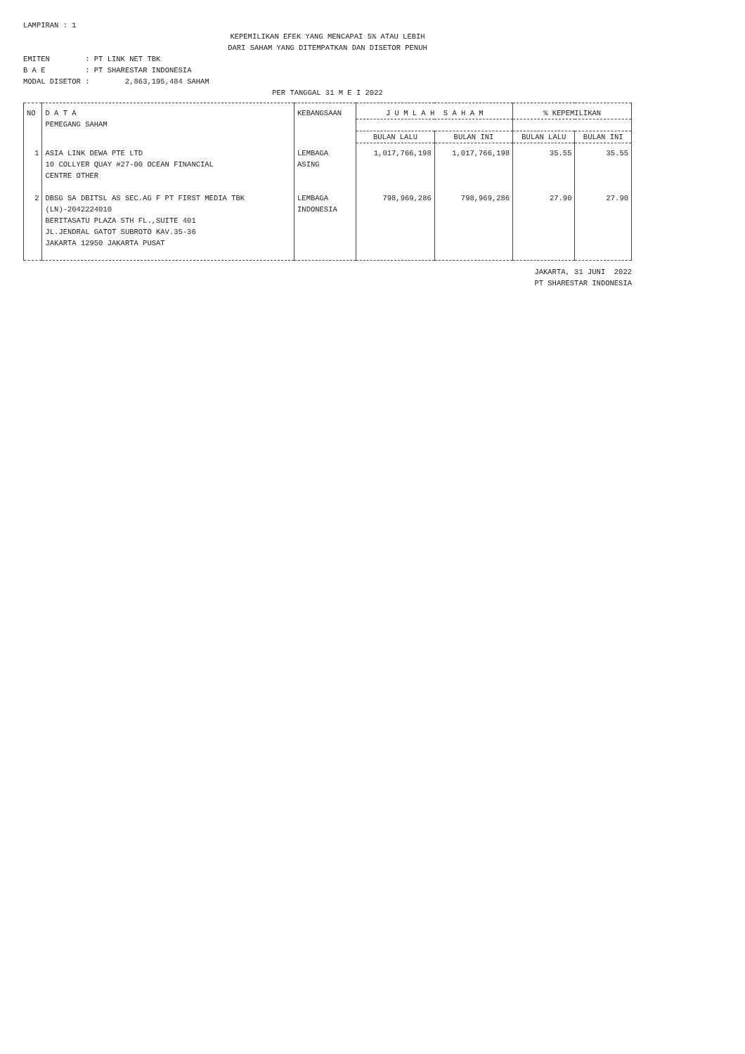LAMPIRAN : 1
KEPEMILIKAN EFEK YANG MENCAPAI 5% ATAU LEBIH
DARI SAHAM YANG DITEMPATKAN DAN DISETOR PENUH
EMITEN : PT LINK NET TBK
B A E : PT SHARESTAR INDONESIA
MODAL DISETOR : 2,863,195,484 SAHAM
PER TANGGAL 31 M E I 2022
| NO | D A T A PEMEGANG SAHAM | KEBANGSAAN | J U M L A H S A H A M | | % KEPEMILIKAN | |
| --- | --- | --- | --- | --- | --- | --- |
| | | | BULAN LALU | BULAN INI | BULAN LALU | BULAN INI |
| 1 | ASIA LINK DEWA PTE LTD 10 COLLYER QUAY #27-00 OCEAN FINANCIAL CENTRE OTHER | LEMBAGA ASING | 1,017,766,198 | 1,017,766,198 | 35.55 | 35.55 |
| 2 | DBSG SA DBITSL AS SEC.AG F PT FIRST MEDIA TBK (LN)-2042224010 BERITASATU PLAZA 5TH FL.,SUITE 401 JL.JENDRAL GATOT SUBROTO KAV.35-36 JAKARTA 12950 JAKARTA PUSAT | LEMBAGA INDONESIA | 798,969,286 | 798,969,286 | 27.90 | 27.90 |
JAKARTA, 31 JUNI 2022
PT SHARESTAR INDONESIA